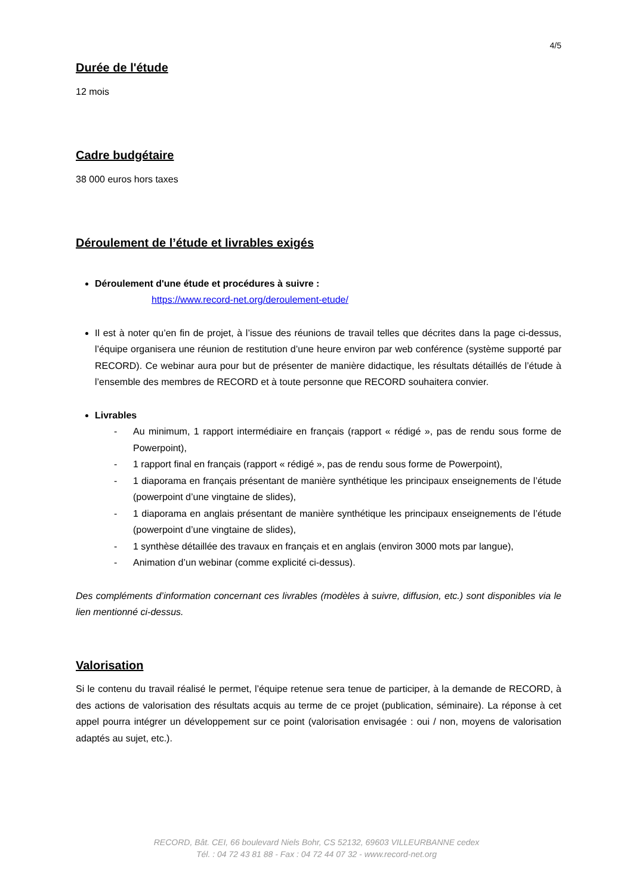4/5
Durée de l'étude
12 mois
Cadre budgétaire
38 000 euros hors taxes
Déroulement de l’étude et livrables exigés
Déroulement d'une étude et procédures à suivre :
https://www.record-net.org/deroulement-etude/
Il est à noter qu’en fin de projet, à l’issue des réunions de travail telles que décrites dans la page ci-dessus, l’équipe organisera une réunion de restitution d’une heure environ par web conférence (système supporté par RECORD). Ce webinar aura pour but de présenter de manière didactique, les résultats détaillés de l’étude à l’ensemble des membres de RECORD et à toute personne que RECORD souhaitera convier.
Livrables
- Au minimum, 1 rapport intermédiaire en français (rapport « rédigé », pas de rendu sous forme de Powerpoint),
- 1 rapport final en français (rapport « rédigé », pas de rendu sous forme de Powerpoint),
- 1 diaporama en français présentant de manière synthétique les principaux enseignements de l’étude (powerpoint d’une vingtaine de slides),
- 1 diaporama en anglais présentant de manière synthétique les principaux enseignements de l’étude (powerpoint d’une vingtaine de slides),
- 1 synthèse détaillée des travaux en français et en anglais (environ 3000 mots par langue),
- Animation d’un webinar (comme explicité ci-dessus).
Des compléments d’information concernant ces livrables (modèles à suivre, diffusion, etc.) sont disponibles via le lien mentionné ci-dessus.
Valorisation
Si le contenu du travail réalisé le permet, l’équipe retenue sera tenue de participer, à la demande de RECORD, à des actions de valorisation des résultats acquis au terme de ce projet (publication, séminaire). La réponse à cet appel pourra intégrer un développement sur ce point (valorisation envisagée : oui / non, moyens de valorisation adaptés au sujet, etc.).
RECORD, Bât. CEI, 66 boulevard Niels Bohr, CS 52132, 69603 VILLEURBANNE cedex
Tél. : 04 72 43 81 88 - Fax : 04 72 44 07 32 - www.record-net.org